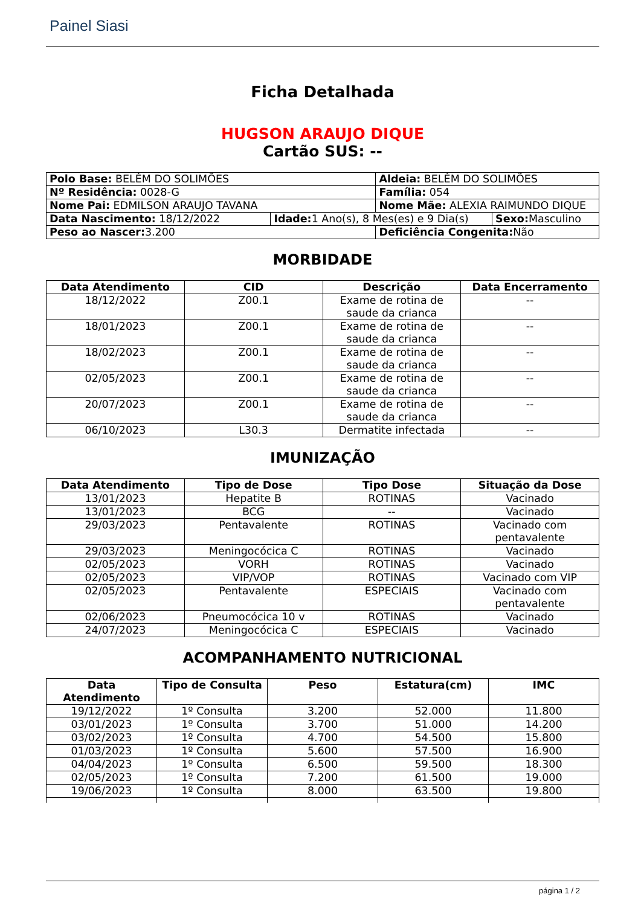Painel Siasi
Ficha Detalhada
HUGSON ARAUJO DIQUE
Cartão SUS: --
| Polo Base: BELÉM DO SOLIMÕES | | Aldeia: BELÉM DO SOLIMÕES | |
| Nº Residência: 0028-G | | Família: 054 | |
| Nome Pai: EDMILSON ARAUJO TAVANA | | Nome Mãe: ALEXIA RAIMUNDO DIQUE | |
| Data Nascimento: 18/12/2022 | Idade: 1 Ano(s), 8 Mes(es) e 9 Dia(s) | | Sexo: Masculino |
| Peso ao Nascer: 3.200 | | Deficiência Congenita: Não | |
MORBIDADE
| Data Atendimento | CID | Descrição | Data Encerramento |
| --- | --- | --- | --- |
| 18/12/2022 | Z00.1 | Exame de rotina de saude da crianca | -- |
| 18/01/2023 | Z00.1 | Exame de rotina de saude da crianca | -- |
| 18/02/2023 | Z00.1 | Exame de rotina de saude da crianca | -- |
| 02/05/2023 | Z00.1 | Exame de rotina de saude da crianca | -- |
| 20/07/2023 | Z00.1 | Exame de rotina de saude da crianca | -- |
| 06/10/2023 | L30.3 | Dermatite infectada | -- |
IMUNIZAÇÃO
| Data Atendimento | Tipo de Dose | Tipo Dose | Situação da Dose |
| --- | --- | --- | --- |
| 13/01/2023 | Hepatite B | ROTINAS | Vacinado |
| 13/01/2023 | BCG | -- | Vacinado |
| 29/03/2023 | Pentavalente | ROTINAS | Vacinado com pentavalente |
| 29/03/2023 | Meningocócica C | ROTINAS | Vacinado |
| 02/05/2023 | VORH | ROTINAS | Vacinado |
| 02/05/2023 | VIP/VOP | ROTINAS | Vacinado com VIP |
| 02/05/2023 | Pentavalente | ESPECIAIS | Vacinado com pentavalente |
| 02/06/2023 | Pneumocócica 10 v | ROTINAS | Vacinado |
| 24/07/2023 | Meningocócica C | ESPECIAIS | Vacinado |
ACOMPANHAMENTO NUTRICIONAL
| Data Atendimento | Tipo de Consulta | Peso | Estatura(cm) | IMC |
| --- | --- | --- | --- | --- |
| 19/12/2022 | 1º Consulta | 3.200 | 52.000 | 11.800 |
| 03/01/2023 | 1º Consulta | 3.700 | 51.000 | 14.200 |
| 03/02/2023 | 1º Consulta | 4.700 | 54.500 | 15.800 |
| 01/03/2023 | 1º Consulta | 5.600 | 57.500 | 16.900 |
| 04/04/2023 | 1º Consulta | 6.500 | 59.500 | 18.300 |
| 02/05/2023 | 1º Consulta | 7.200 | 61.500 | 19.000 |
| 19/06/2023 | 1º Consulta | 8.000 | 63.500 | 19.800 |
página 1 / 2